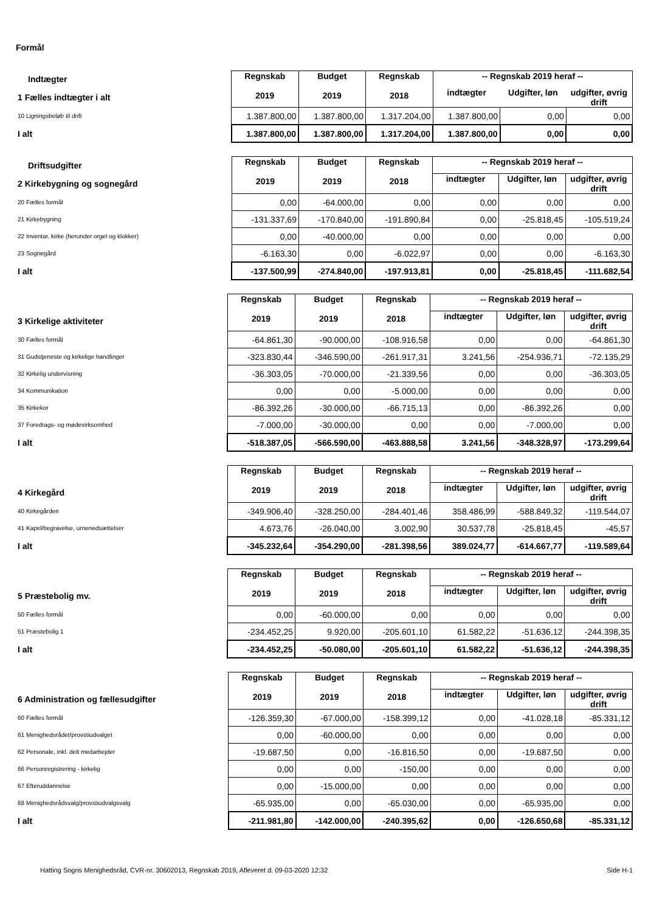Formål
| Indtægter | Regnskab 2019 | Budget 2019 | Regnskab 2018 | -- Regnskab 2019 heraf -- | | |
| 1 Fælles indtægter i alt | | | | indtægter | Udgifter, løn | udgifter, øvrig drift |
| 10 Ligningsbeløb til drift | 1.387.800,00 | 1.387.800,00 | 1.317.204,00 | 1.387.800,00 | 0,00 | 0,00 |
| I alt | 1.387.800,00 | 1.387.800,00 | 1.317.204,00 | 1.387.800,00 | 0,00 | 0,00 |
| Driftsudgifter | Regnskab 2019 | Budget 2019 | Regnskab 2018 | -- Regnskab 2019 heraf -- | | |
| 2 Kirkebygning og sognegård | | | | indtægter | Udgifter, løn | udgifter, øvrig drift |
| 20 Fælles formål | 0,00 | -64.000,00 | 0,00 | 0,00 | 0,00 | 0,00 |
| 21 Kirkebygning | -131.337,69 | -170.840,00 | -191.890,84 | 0,00 | -25.818,45 | -105.519,24 |
| 22 Inventar, kirke (herunder orgel og klokker) | 0,00 | -40.000,00 | 0,00 | 0,00 | 0,00 | 0,00 |
| 23 Sognegård | -6.163,30 | 0,00 | -6.022,97 | 0,00 | 0,00 | -6.163,30 |
| I alt | -137.500,99 | -274.840,00 | -197.913,81 | 0,00 | -25.818,45 | -111.682,54 |
| | Regnskab 2019 | Budget 2019 | Regnskab 2018 | -- Regnskab 2019 heraf -- | | |
| 3 Kirkelige aktiviteter | | | | indtægter | Udgifter, løn | udgifter, øvrig drift |
| 30 Fælles formål | -64.861,30 | -90.000,00 | -108.916,58 | 0,00 | 0,00 | -64.861,30 |
| 31 Gudstjeneste og kirkelige handlinger | -323.830,44 | -346.590,00 | -261.917,31 | 3.241,56 | -254.936,71 | -72.135,29 |
| 32 Kirkelig undervisning | -36.303,05 | -70.000,00 | -21.339,56 | 0,00 | 0,00 | -36.303,05 |
| 34 Kommunikation | 0,00 | 0,00 | -5.000,00 | 0,00 | 0,00 | 0,00 |
| 35 Kirkekor | -86.392,26 | -30.000,00 | -66.715,13 | 0,00 | -86.392,26 | 0,00 |
| 37 Foredrags- og mødevirksomhed | -7.000,00 | -30.000,00 | 0,00 | 0,00 | -7.000,00 | 0,00 |
| I alt | -518.387,05 | -566.590,00 | -463.888,58 | 3.241,56 | -348.328,97 | -173.299,64 |
| | Regnskab 2019 | Budget 2019 | Regnskab 2018 | -- Regnskab 2019 heraf -- | | |
| 4 Kirkegård | | | | indtægter | Udgifter, løn | udgifter, øvrig drift |
| 40 Kirkegården | -349.906,40 | -328.250,00 | -284.401,46 | 358.486,99 | -588.849,32 | -119.544,07 |
| 41 Kapel/begravelse, urnenedsættelser | 4.673,76 | -26.040,00 | 3.002,90 | 30.537,78 | -25.818,45 | -45,57 |
| I alt | -345.232,64 | -354.290,00 | -281.398,56 | 389.024,77 | -614.667,77 | -119.589,64 |
| | Regnskab 2019 | Budget 2019 | Regnskab 2018 | -- Regnskab 2019 heraf -- | | |
| 5 Præstebolig mv. | | | | indtægter | Udgifter, løn | udgifter, øvrig drift |
| 50 Fælles formål | 0,00 | -60.000,00 | 0,00 | 0,00 | 0,00 | 0,00 |
| 51 Præstebolig 1 | -234.452,25 | 9.920,00 | -205.601,10 | 61.582,22 | -51.636,12 | -244.398,35 |
| I alt | -234.452,25 | -50.080,00 | -205.601,10 | 61.582,22 | -51.636,12 | -244.398,35 |
| | Regnskab 2019 | Budget 2019 | Regnskab 2018 | -- Regnskab 2019 heraf -- | | |
| 6 Administration og fællesudgifter | | | | indtægter | Udgifter, løn | udgifter, øvrig drift |
| 60 Fælles formål | -126.359,30 | -67.000,00 | -158.399,12 | 0,00 | -41.028,18 | -85.331,12 |
| 61 Menighedsrådet/provstiudvalget | 0,00 | -60.000,00 | 0,00 | 0,00 | 0,00 | 0,00 |
| 62 Personale, inkl. delt medarbejder | -19.687,50 | 0,00 | -16.816,50 | 0,00 | -19.687,50 | 0,00 |
| 66 Personregistrering - kirkelig | 0,00 | 0,00 | -150,00 | 0,00 | 0,00 | 0,00 |
| 67 Efteruddannelse | 0,00 | -15.000,00 | 0,00 | 0,00 | 0,00 | 0,00 |
| 68 Menighedsrådsvalg/provstiudvalgsvalg | -65.935,00 | 0,00 | -65.030,00 | 0,00 | -65.935,00 | 0,00 |
| I alt | -211.981,80 | -142.000,00 | -240.395,62 | 0,00 | -126.650,68 | -85.331,12 |
Hatting Sogns Menighedsråd, CVR-nr. 30602013, Regnskab 2019, Afleveret d. 09-03-2020 12:32 Side H-1